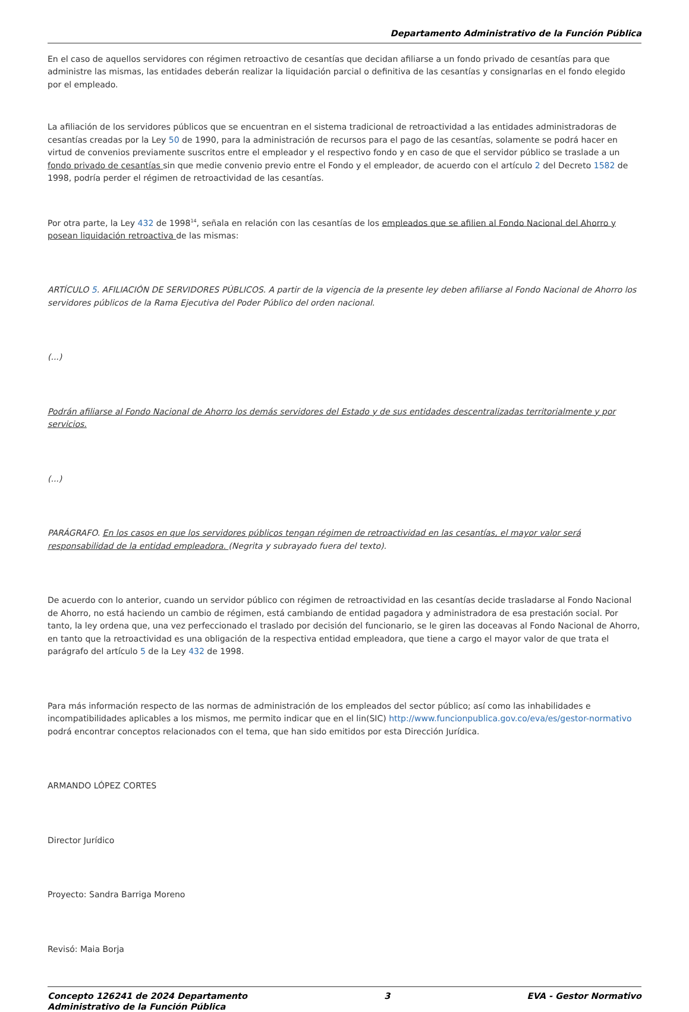Departamento Administrativo de la Función Pública
En el caso de aquellos servidores con régimen retroactivo de cesantías que decidan afiliarse a un fondo privado de cesantías para que administre las mismas, las entidades deberán realizar la liquidación parcial o definitiva de las cesantías y consignarlas en el fondo elegido por el empleado.
La afiliación de los servidores públicos que se encuentran en el sistema tradicional de retroactividad a las entidades administradoras de cesantías creadas por la Ley 50 de 1990, para la administración de recursos para el pago de las cesantías, solamente se podrá hacer en virtud de convenios previamente suscritos entre el empleador y el respectivo fondo y en caso de que el servidor público se traslade a un fondo privado de cesantías sin que medie convenio previo entre el Fondo y el empleador, de acuerdo con el artículo 2 del Decreto 1582 de 1998, podría perder el régimen de retroactividad de las cesantías.
Por otra parte, la Ley 432 de 1998<sup>14</sup>, señala en relación con las cesantías de los empleados que se afilien al Fondo Nacional del Ahorro y posean liquidación retroactiva de las mismas:
ARTÍCULO 5. AFILIACIÓN DE SERVIDORES PÚBLICOS. A partir de la vigencia de la presente ley deben afiliarse al Fondo Nacional de Ahorro los servidores públicos de la Rama Ejecutiva del Poder Público del orden nacional.
(...)
Podrán afiliarse al Fondo Nacional de Ahorro los demás servidores del Estado y de sus entidades descentralizadas territorialmente y por servicios.
(...)
PARÁGRAFO. En los casos en que los servidores públicos tengan régimen de retroactividad en las cesantías, el mayor valor será responsabilidad de la entidad empleadora. (Negrita y subrayado fuera del texto).
De acuerdo con lo anterior, cuando un servidor público con régimen de retroactividad en las cesantías decide trasladarse al Fondo Nacional de Ahorro, no está haciendo un cambio de régimen, está cambiando de entidad pagadora y administradora de esa prestación social. Por tanto, la ley ordena que, una vez perfeccionado el traslado por decisión del funcionario, se le giren las doceavas al Fondo Nacional de Ahorro, en tanto que la retroactividad es una obligación de la respectiva entidad empleadora, que tiene a cargo el mayor valor de que trata el parágrafo del artículo 5 de la Ley 432 de 1998.
Para más información respecto de las normas de administración de los empleados del sector público; así como las inhabilidades e incompatibilidades aplicables a los mismos, me permito indicar que en el lin(SIC) http://www.funcionpublica.gov.co/eva/es/gestor-normativo podrá encontrar conceptos relacionados con el tema, que han sido emitidos por esta Dirección Jurídica.
ARMANDO LÓPEZ CORTES
Director Jurídico
Proyecto: Sandra Barriga Moreno
Revisó: Maia Borja
Concepto 126241 de 2024 Departamento
Administrativo de la Función Pública 3 EVA - Gestor Normativo